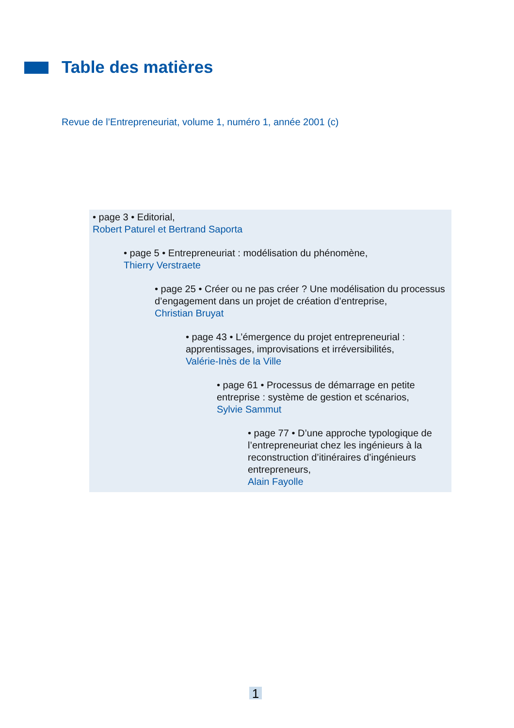Table des matières
Revue de l’Entrepreneuriat, volume 1, numéro 1, année 2001 (c)
• page 3 • Editorial,
Robert Paturel et Bertrand Saporta
• page 5 • Entrepreneuriat : modélisation du phénomène,
Thierry Verstraete
• page 25 • Créer ou ne pas créer ? Une modélisation du processus d’engagement dans un projet de création d’entreprise,
Christian Bruyat
• page 43 • L’émergence du projet entrepreneurial : apprentissages, improvisations et irréversibilités,
Valérie-Inès de la Ville
• page 61 • Processus de démarrage en petite entreprise : système de gestion et scénarios,
Sylvie Sammut
• page 77 • D’une approche typologique de l’entrepreneuriat chez les ingénieurs à la reconstruction d’itinéraires d’ingénieurs entrepreneurs,
Alain Fayolle
1